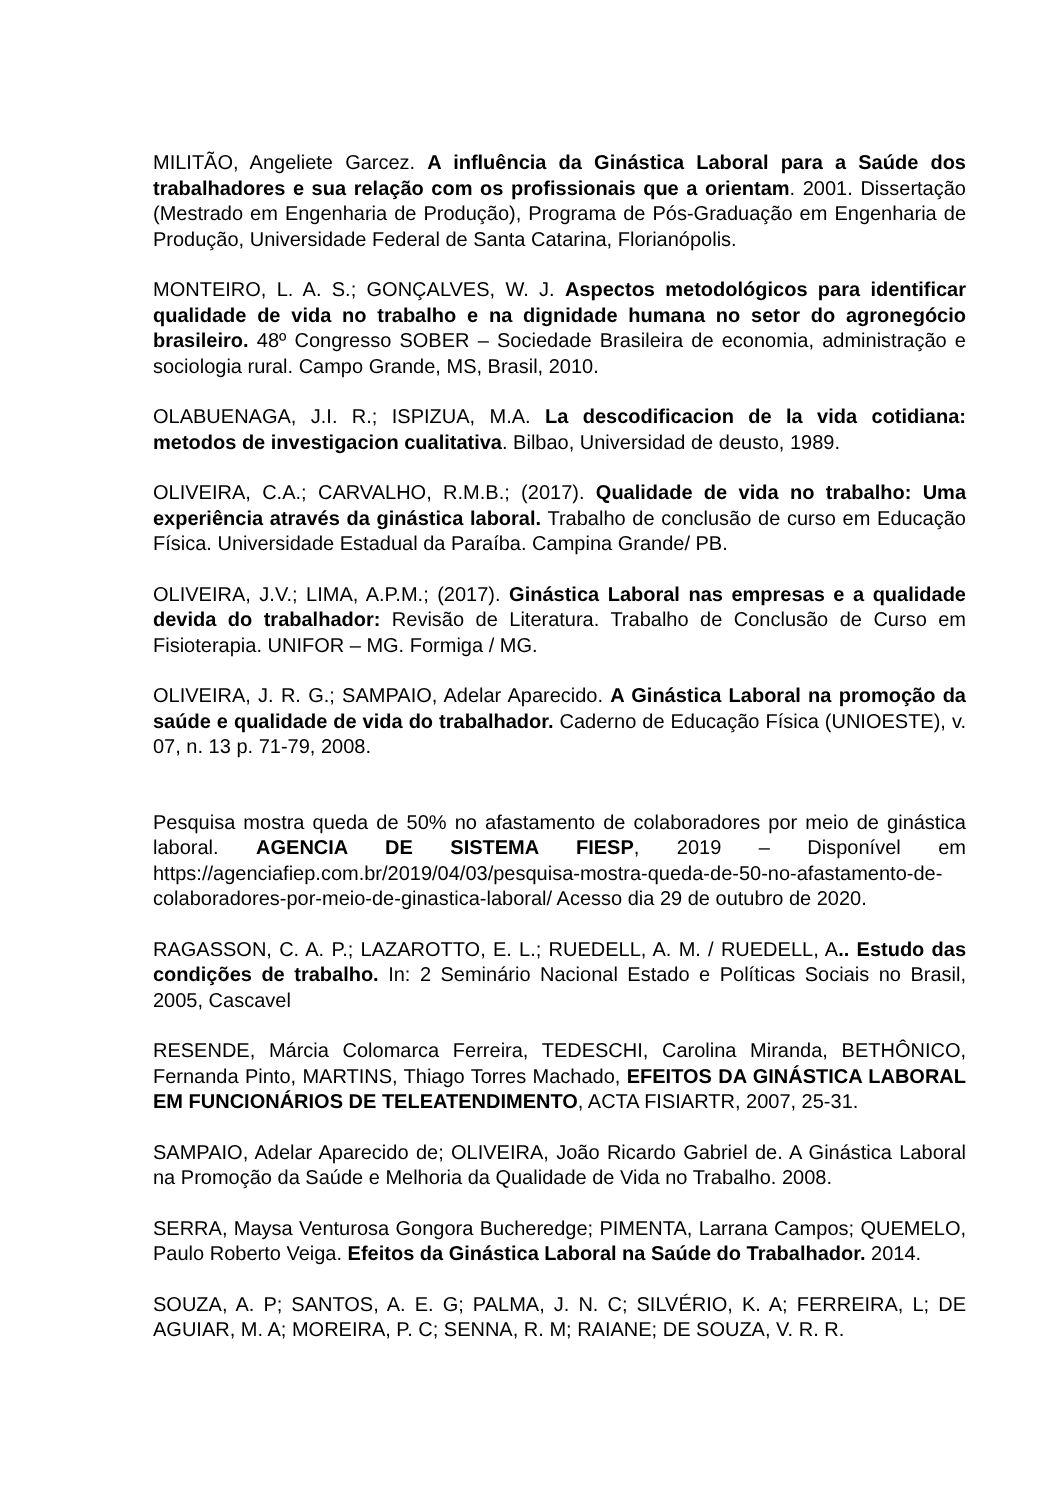MILITÃO, Angeliete Garcez. A influência da Ginástica Laboral para a Saúde dos trabalhadores e sua relação com os profissionais que a orientam. 2001. Dissertação (Mestrado em Engenharia de Produção), Programa de Pós-Graduação em Engenharia de Produção, Universidade Federal de Santa Catarina, Florianópolis.
MONTEIRO, L. A. S.; GONÇALVES, W. J. Aspectos metodológicos para identificar qualidade de vida no trabalho e na dignidade humana no setor do agronegócio brasileiro. 48º Congresso SOBER – Sociedade Brasileira de economia, administração e sociologia rural. Campo Grande, MS, Brasil, 2010.
OLABUENAGA, J.I. R.; ISPIZUA, M.A. La descodificacion de la vida cotidiana: metodos de investigacion cualitativa. Bilbao, Universidad de deusto, 1989.
OLIVEIRA, C.A.; CARVALHO, R.M.B.; (2017). Qualidade de vida no trabalho: Uma experiência através da ginástica laboral. Trabalho de conclusão de curso em Educação Física. Universidade Estadual da Paraíba. Campina Grande/ PB.
OLIVEIRA, J.V.; LIMA, A.P.M.; (2017). Ginástica Laboral nas empresas e a qualidade devida do trabalhador: Revisão de Literatura. Trabalho de Conclusão de Curso em Fisioterapia. UNIFOR – MG. Formiga / MG.
OLIVEIRA, J. R. G.; SAMPAIO, Adelar Aparecido. A Ginástica Laboral na promoção da saúde e qualidade de vida do trabalhador. Caderno de Educação Física (UNIOESTE), v. 07, n. 13 p. 71-79, 2008.
Pesquisa mostra queda de 50% no afastamento de colaboradores por meio de ginástica laboral. AGENCIA DE SISTEMA FIESP, 2019 – Disponível em https://agenciafiep.com.br/2019/04/03/pesquisa-mostra-queda-de-50-no-afastamento-de-colaboradores-por-meio-de-ginastica-laboral/ Acesso dia 29 de outubro de 2020.
RAGASSON, C. A. P.; LAZAROTTO, E. L.; RUEDELL, A. M. / RUEDELL, A.. Estudo das condições de trabalho. In: 2 Seminário Nacional Estado e Políticas Sociais no Brasil, 2005, Cascavel
RESENDE, Márcia Colomarca Ferreira, TEDESCHI, Carolina Miranda, BETHÔNICO, Fernanda Pinto, MARTINS, Thiago Torres Machado, EFEITOS DA GINÁSTICA LABORAL EM FUNCIONÁRIOS DE TELEATENDIMENTO, ACTA FISIARTR, 2007, 25-31.
SAMPAIO, Adelar Aparecido de; OLIVEIRA, João Ricardo Gabriel de. A Ginástica Laboral na Promoção da Saúde e Melhoria da Qualidade de Vida no Trabalho. 2008.
SERRA, Maysa Venturosa Gongora Bucheredge; PIMENTA, Larrana Campos; QUEMELO, Paulo Roberto Veiga. Efeitos da Ginástica Laboral na Saúde do Trabalhador. 2014.
SOUZA, A. P; SANTOS, A. E. G; PALMA, J. N. C; SILVÉRIO, K. A; FERREIRA, L; DE AGUIAR, M. A; MOREIRA, P. C; SENNA, R. M; RAIANE; DE SOUZA, V. R. R.